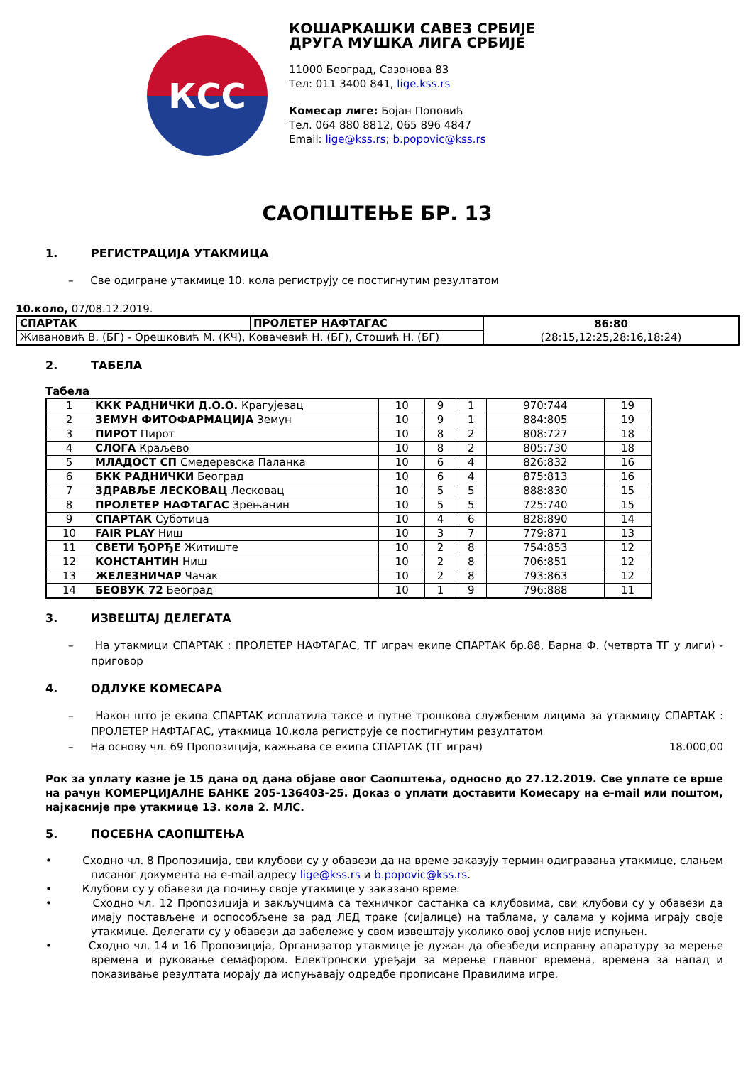КСС
КОШАРКАШКИ САВЕЗ СРБИЈЕ
ДРУГА МУШКА ЛИГА СРБИЈЕ
11000 Београд, Сазонова 83
Тел: 011 3400 841, lige.kss.rs
Комесар лиге: Бојан Поповић
Тел. 064 880 8812, 065 896 4847
Email: lige@kss.rs; b.popovic@kss.rs
САОПШТЕЊЕ БР. 13
1. РЕГИСТРАЦИЈА УТАКМИЦА
– Све одигране утакмице 10. кола региструју се постигнутим резултатом
10.коло, 07/08.12.2019.
| СПАРТАК | ПРОЛЕТЕР НАФТАГАС | 86:80 (28:15,12:25,28:16,18:24) |
| Живановић В. (БГ) - Орешковић М. (КЧ), Ковачевић Н. (БГ), Стошић Н. (БГ) | | |
2. ТАБЕЛА
Табела
| 1 | ККК РАДНИЧКИ Д.О.О. Крагујевац | 10 | 9 | 1 | 970:744 | 19 |
| 2 | ЗЕМУН ФИТОФАРМАЦИЈА Земун | 10 | 9 | 1 | 884:805 | 19 |
| 3 | ПИРОТ Пирот | 10 | 8 | 2 | 808:727 | 18 |
| 4 | СЛОГА Краљево | 10 | 8 | 2 | 805:730 | 18 |
| 5 | МЛАДОСТ СП Смедеревска Паланка | 10 | 6 | 4 | 826:832 | 16 |
| 6 | БКК РАДНИЧКИ Београд | 10 | 6 | 4 | 875:813 | 16 |
| 7 | ЗДРАВЉЕ ЛЕСКОВАЦ Лесковац | 10 | 5 | 5 | 888:830 | 15 |
| 8 | ПРОЛЕТЕР НАФТАГАС Зрењанин | 10 | 5 | 5 | 725:740 | 15 |
| 9 | СПАРТАК Суботица | 10 | 4 | 6 | 828:890 | 14 |
| 10 | FAIR PLAY Ниш | 10 | 3 | 7 | 779:871 | 13 |
| 11 | СВЕТИ ЂОРЂЕ Житиште | 10 | 2 | 8 | 754:853 | 12 |
| 12 | КОНСТАНТИН Ниш | 10 | 2 | 8 | 706:851 | 12 |
| 13 | ЖЕЛЕЗНИЧАР Чачак | 10 | 2 | 8 | 793:863 | 12 |
| 14 | БЕОВУК 72 Београд | 10 | 1 | 9 | 796:888 | 11 |
3. ИЗВЕШТАЈ ДЕЛЕГАТА
– На утакмици СПАРТАК : ПРОЛЕТЕР НАФТАГАС, ТГ играч екипе СПАРТАК бр.88, Барна Ф. (четврта ТГ у лиги) - приговор
4. ОДЛУКЕ КОМЕСАРА
– Након што је екипа СПАРТАК исплатила таксе и путне трошкова службеним лицима за утакмицу СПАРТАК : ПРОЛЕТЕР НАФТАГАС, утакмица 10.кола региструје се постигнутим резултатом
– На основу чл. 69 Пропозиција, кажњава се екипа СПАРТАК (ТГ играч) 18.000,00
Рок за уплату казне је 15 дана од дана објаве овог Саопштења, односно до 27.12.2019. Све уплате се врше на рачун КОМЕРЦИЈАЛНЕ БАНКЕ 205-136403-25. Доказ о уплати доставити Комесару на e-mail или поштом, најкасније пре утакмице 13. кола 2. МЛС.
5. ПОСЕБНА САОПШТЕЊА
• Сходно чл. 8 Пропозиција, сви клубови су у обавези да на време заказују термин одигравања утакмице, слањем писаног документа на e-mail адресу lige@kss.rs и b.popovic@kss.rs.
• Клубови су у обавези да почињу своје утакмице у заказано време.
• Сходно чл. 12 Пропозиција и закључцима са техничког састанка са клубовима, сви клубови су у обавези да имају постављене и оспособљене за рад ЛЕД траке (сијалице) на таблама, у салама у којима играју своје утакмице. Делегати су у обавези да забележе у свом извештају уколико овој услов није испуњен.
• Сходно чл. 14 и 16 Пропозиција, Организатор утакмице је дужан да обезбеди исправну апаратуру за мерење времена и руковање семафором. Електронски уређаји за мерење главног времена, времена за напад и показивање резултата морају да испуњавају одредбе прописане Правилима игре.